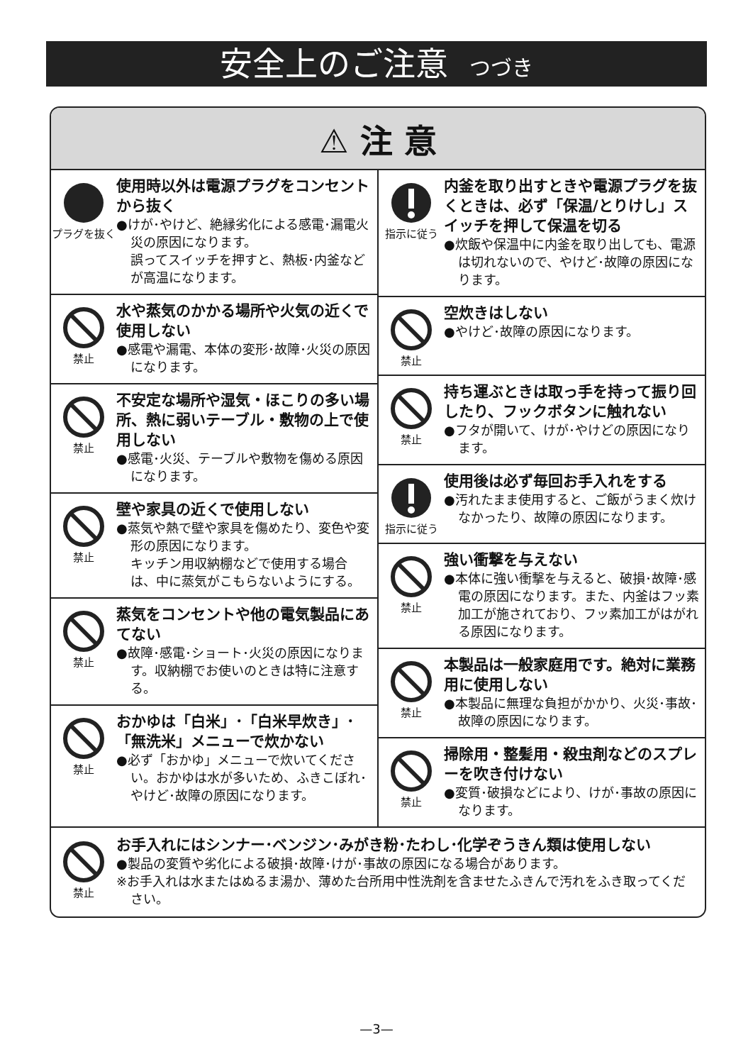安全上のご注意 つづき
⚠ 注 意
プラグを抜く
使用時以外は電源プラグをコンセントから抜く
●けが･やけど、絶縁劣化による感電･漏電火災の原因になります。
誤ってスイッチを押すと、熱板･内釜などが高温になります。
禁止
水や蒸気のかかる場所や火気の近くで使用しない
●感電や漏電、本体の変形･故障･火災の原因になります。
禁止
不安定な場所や湿気・ほこりの多い場所、熱に弱いテーブル・敷物の上で使用しない
●感電･火災、テーブルや敷物を傷める原因になります。
禁止
壁や家具の近くで使用しない
●蒸気や熱で壁や家具を傷めたり、変色や変形の原因になります。
キッチン用収納棚などで使用する場合は、中に蒸気がこもらないようにする。
禁止
蒸気をコンセントや他の電気製品にあてない
●故障･感電･ショート･火災の原因になります。収納棚でお使いのときは特に注意する。
禁止
おかゆは「白米」･「白米早炊き」･「無洗米」メニューで炊かない
●必ず「おかゆ」メニューで炊いてください。おかゆは水が多いため、ふきこぼれ･やけど･故障の原因になります。
指示に従う
内釜を取り出すときや電源プラグを抜くときは、必ず「保温/とりけし」スイッチを押して保温を切る
●炊飯や保温中に内釜を取り出しても、電源は切れないので、やけど･故障の原因になります。
禁止
空炊きはしない
●やけど･故障の原因になります。
禁止
持ち運ぶときは取っ手を持って振り回したり、フックボタンに触れない
●フタが開いて、けが･やけどの原因になります。
指示に従う
使用後は必ず毎回お手入れをする
●汚れたまま使用すると、ご飯がうまく炊けなかったり、故障の原因になります。
禁止
強い衝撃を与えない
●本体に強い衝撃を与えると、破損･故障･感電の原因になります。また、内釜はフッ素加工が施されており、フッ素加工がはがれる原因になります。
禁止
本製品は一般家庭用です。絶対に業務用に使用しない
●本製品に無理な負担がかかり、火災･事故･故障の原因になります。
禁止
掃除用・整髪用・殺虫剤などのスプレーを吹き付けない
●変質･破損などにより、けが･事故の原因になります。
禁止
お手入れにはシンナー･ベンジン･みがき粉･たわし･化学ぞうきん類は使用しない
●製品の変質や劣化による破損･故障･けが･事故の原因になる場合があります。
※お手入れは水またはぬるま湯か、薄めた台所用中性洗剤を含ませたふきんで汚れをふき取ってください。
—3—